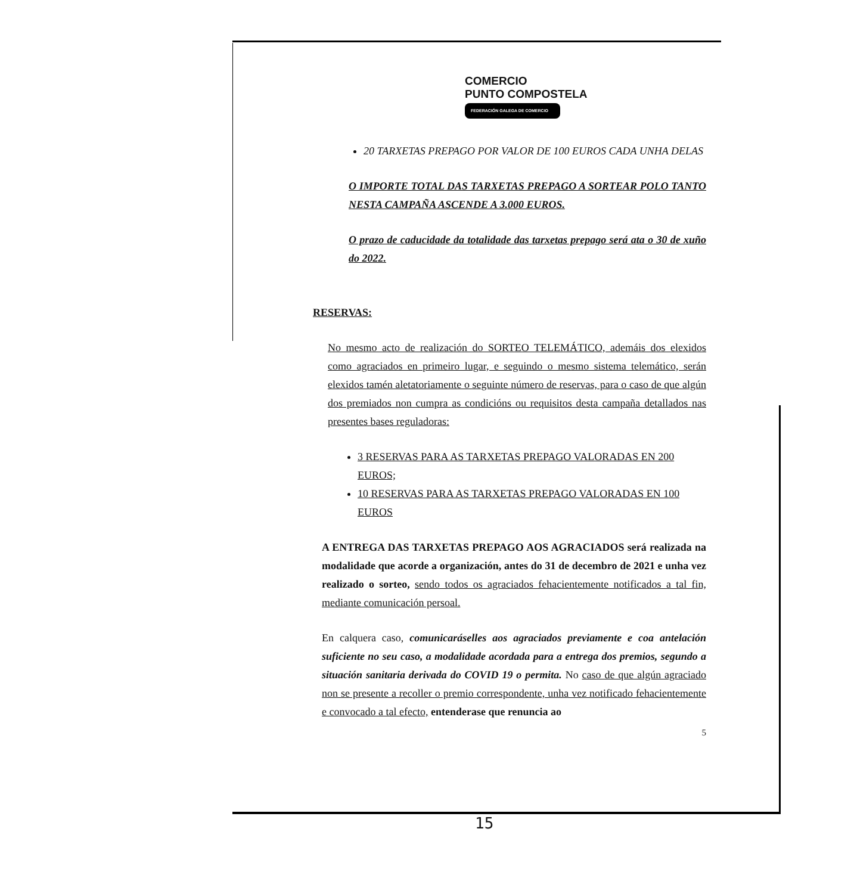COMERCIO
PUNTO COMPOSTELA
FEDERACIÓN GALEGA DE COMERCIO
20 TARXETAS PREPAGO POR VALOR DE 100 EUROS CADA UNHA DELAS
O IMPORTE TOTAL DAS TARXETAS PREPAGO A SORTEAR POLO TANTO NESTA CAMPAÑA ASCENDE A 3.000 EUROS.
O prazo de caducidade da totalidade das tarxetas prepago será ata o 30 de xuño do 2022.
RESERVAS:
No mesmo acto de realización do SORTEO TELEMÁTICO, ademáis dos elexidos como agraciados en primeiro lugar, e seguindo o mesmo sistema telemático, serán elexidos tamén aletatoriamente o seguinte número de reservas, para o caso de que algún dos premiados non cumpra as condicións ou requisitos desta campaña detallados nas presentes bases reguladoras:
3 RESERVAS PARA AS TARXETAS PREPAGO VALORADAS EN 200 EUROS;
10 RESERVAS PARA AS TARXETAS PREPAGO VALORADAS EN 100 EUROS
A ENTREGA DAS TARXETAS PREPAGO AOS AGRACIADOS será realizada na modalidade que acorde a organización, antes do 31 de decembro de 2021 e unha vez realizado o sorteo, sendo todos os agraciados fehacientemente notificados a tal fin, mediante comunicación persoal.
En calquera caso, comunicaráselles aos agraciados previamente e coa antelación suficiente no seu caso, a modalidade acordada para a entrega dos premios, segundo a situación sanitaria derivada do COVID 19 o permita. No caso de que algún agraciado non se presente a recoller o premio correspondente, unha vez notificado fehacientemente e convocado a tal efecto, entenderase que renuncia ao
5
15